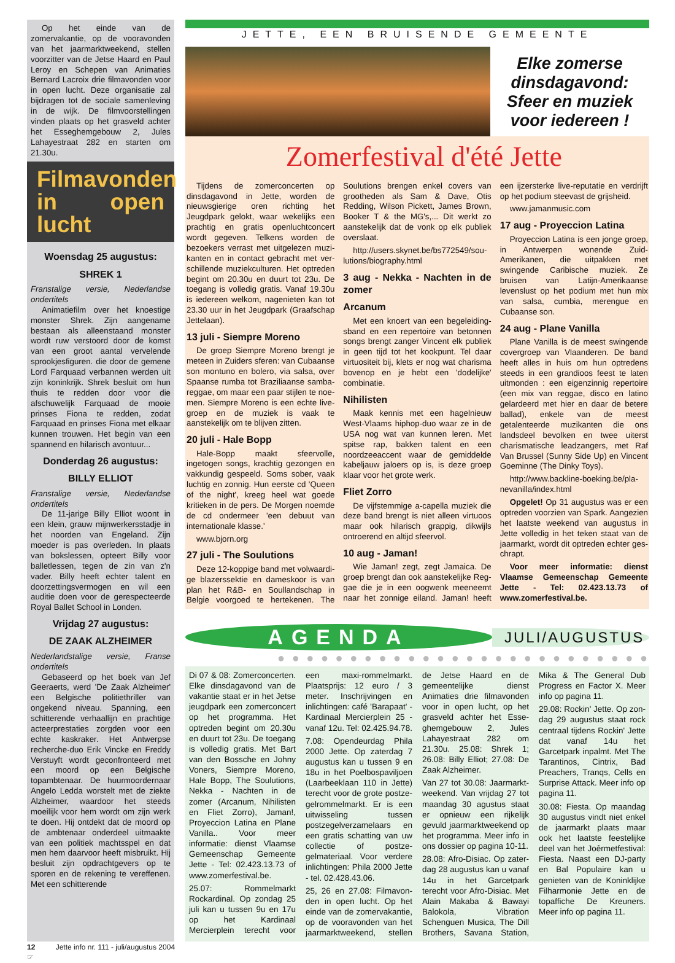Op het einde van de zomervakantie, op de vooravonden van het jaarmarkt­weekend, stellen voorzitter van de Jetse Haard en Paul Leroy en Schepen van Animaties Bernard Lacroix drie filma­vonden voor in open lucht. Deze organi­satie zal bijdragen tot de sociale samen­leving in de wijk. De filmvoorstellingen vinden plaats op het grasveld achter het Esseghemgebouw 2, Jules Lahayestraat 282 en starten om 21.30u.
Filmavonden in open lucht
Woensdag 25 augustus:
SHREK 1
Franstalige versie, Nederlandse ondertitels
Animatiefilm over het knoestige monster Shrek. Zijn aangename bestaan als alleenstaand monster wordt ruw verstoord door de komst van een groot aantal vervelende sprookjesfiguren. die door de gemene Lord Farquaad verban­nen werden uit zijn koninkrijk. Shrek besluit om hun thuis te redden door voor die afschuwelijk Farquaad de mooie prinses Fiona te redden, zodat Farquaad en prinses Fiona met elkaar kunnen trouwen. Het begin van een spannend en hilarisch avontuur...
Donderdag 26 augustus:
BILLY ELLIOT
Franstalige versie, Nederlandse ondertitels
De 11-jarige Billy Elliot woont in een klein, grauw mijnwerkersstadje in het noorden van Engeland. Zijn moeder is pas overleden. In plaats van bokslessen, opteert Billy voor balletlessen, tegen de zin van z'n vader. Billy heeft echter talent en doorzettingsvermogen en wil een auditie doen voor de gerespecteer­de Royal Ballet School in Londen.
Vrijdag 27 augustus:
DE ZAAK ALZHEIMER
Nederlandstalige versie, Franse ondertitels
Gebaseerd op het boek van Jef Gee­raerts, werd 'De Zaak Alzheimer' een Belgische politiethriller van ongekend niveau. Spanning, een schitterende verhaallijn en prachtige acteerprestaties zorgden voor een echte kaskraker. Het Antwerpse recherche-duo Erik Vincke en Freddy Verstuyft wordt geconfronteerd met een moord op een Belgische topambtenaar. De huurmoordernaar Angelo Ledda worstelt met de ziekte Alzheimer, waardoor het steeds moeilijk voor hem wordt om zijn werk te doen. Hij ontdekt dat de moord op de ambte­naar onderdeel uitmaakte van een poli­tiek machtsspel en dat men hem daar­voor heeft misbruikt. Hij besluit zijn opdrachtgevers op te sporen en de reke­ning te vereffenen. Met een schitterende
JETTE, EEN BRUISENDE GEMEENTE
Elke zomerse dinsdagavond: Sfeer en muziek voor iedereen !
Zomerfestival d'été Jette
Tijdens de zomerconcerten op dinsda­gavond in Jette, worden de nieuwsgierige oren richting het Jeugdpark gelokt, waar wekelijks een prachtig en gratis openlucht­concert wordt gegeven. Telkens worden de bezoekers verrast met uitgelezen muzi­kanten en in contact gebracht met ver­schillende muziekculturen. Het optreden begint om 20.30u en duurt tot 23u. De toegang is volledig gratis. Vanaf 19.30u is iedereen welkom, nagenieten kan tot 23.30 uur in het Jeugdpark (Graafschap Jettelaan).
13 juli - Siempre Moreno
De groep Siempre Moreno brengt je meteen in Zuiders sferen: van Cubaanse son montuno en bolero, via salsa, over Spaanse rumba tot Braziliaanse samba-reggae, om maar een paar stijlen te noe­men. Siempre Moreno is een echte live­groep en de muziek is vaak te aanstekelijk om te blijven zitten.
20 juli - Hale Bopp
Hale-Bopp maakt sfeervolle, ingetogen songs, krachtig gezongen en vakkundig gespeeld. Soms sober, vaak luchtig en zonnig. Hun eerste cd 'Queen of the night', kreeg heel wat goede kritieken in de pers. De Morgen noemde de cd ondermeer 'een debuut van internationale klasse.'
www.bjorn.org
27 juli - The Soulutions
Deze 12-koppige band met volwaardi­ge blazerssektie en dameskoor is van plan het R&B- en Soullandschap in Belgie voor­goed te hertekenen. The Soulutions bren­gen enkel covers van grootheden als Sam & Dave, Otis Redding, Wilson Pickett, James Brown, Booker T & the MG's,... Dit werkt zo aanstekelijk dat de vonk op elk publiek overslaat.
http://users.skynet.be/bs772549/sou­lutions/biography.html
3 aug - Nekka - Nachten in de zomer
Arcanum
Met een knoert van een begeleiding­sband en een repertoire van betonnen songs brengt zanger Vincent elk publiek in geen tijd tot het kookpunt. Tel daar virtuo­siteit bij, klets er nog wat charisma bove­nop en je hebt een 'dodelijke' combinatie.
Nihilisten
Maak kennis met een hagelnieuw West-Vlaams hiphop-duo waar ze in de USA nog wat van kunnen leren. Met spitse rap, bakken talent en een noordzee­accent waar de gemiddelde kabeljauw jaloers op is, is deze groep klaar voor het grote werk.
Fliet Zorro
De vijfstemmige a-capella muziek die deze band brengt is niet alleen virtuoos maar ook hilarisch grappig, dikwijls ontroerend en altijd sfeervol.
10 aug - Jaman!
Wie Jaman! zegt, zegt Jamaica. De groep brengt dan ook aanstekelijke Reg­gae die je in een oogwenk meeneemt naar het zonnige eiland. Jaman! heeft een ijzersterke live-reputatie en verdrijft op het podium steevast de grijsheid.
www.jamanmusic.com
17 aug - Proyeccion Latina
Proyeccion Latina is een jonge groep, in Antwerpen wonende Zuid-Amerikanen, die uitpakken met swingende Caribische muziek. Ze bruisen van Latijn-Amerikaan­se levenslust op het podium met hun mix van salsa, cumbia, merengue en Cubaan­se son.
24 aug - Plane Vanilla
Plane Vanilla is de meest swingende covergroep van Vlaanderen. De band heeft alles in huis om hun optredens steeds in een grandioos feest te laten uitmonden : een eigenzinnig repertoire (een mix van reggae, disco en latino gelardeerd met hier en daar de betere ballad), enkele van de meest getalenteerde muzikanten die ons landsdeel bevolken en twee uiterst charismatische leadzangers, met Raf Van Brussel (Sunny Side Up) en Vincent Goe­minne (The Dinky Toys).
http://www.backline-boeking.be/pla­nevanilla/index.html
Opgelet! Op 31 augustus was er een optreden voorzien van Spark. Aangezien het laatste weekend van augustus in Jette volledig in het teken staat van de jaar­markt, wordt dit optreden echter ges­chrapt.
Voor meer informatie: dienst Vlaamse Gemeenschap Gemeente Jette - Tel: 02.423.13.73 of www.zomerfestival.be.
AGENDA
JULI/AUGUSTUS
● ● ● ● ● ● ● ● ● ● ● ● ● ● ● ● ● ● ● ● ● ● ● ● ● ●
Di 07 & 08: Zomerconcerten. Elke dinsdagavond van de vakantie staat er in het Jetse jeugdpark een zomerconcert op het programma. Het optre­den begint om 20.30u en duurt tot 23u. De toegang is volledig gratis. Met Bart van den Bossche en Johny Voners, Siempre Moreno, Hale Bopp, The Soulutions, Nekka - Nachten in de zomer (Arca­num, Nihilisten en Fliet Zorro), Jaman!, Proyeccion Latina en Plane Vanilla.. Voor meer informatie: dienst Vlaamse Gemeenschap Gemeente Jette - Tel: 02.423.13.73 of www.zomerfestival.be.
25.07: Rommelmarkt Rockar­dinal. Op zondag 25 juli kan u tussen 9u en 17u op het Kardinaal Mercierplein terecht voor een maxi-rommelmarkt. Plaatsprijs: 12 euro / 3 meter. Inschrijvingen en inlichtingen: café 'Barapaat' - Kardinaal Mercierplein 25 - vanaf 12u. Tel: 02.425.94.78.
7.08: Opendeurdag Phila 2000 Jette. Op zaterdag 7 augustus kan u tussen 9 en 18u in het Poelbospaviljoen (Laarbeeklaan 110 in Jette) terecht voor de grote postze­gelrommelmarkt. Er is een uit­wisseling tussen postzegelver­zamelaars en een gratis schat­ting van uw collectie of postze­gelmateriaal. Voor verdere inlichtingen: Phila 2000 Jette - tel. 02.428.43.06.
25, 26 en 27.08: Filmavon­den in open lucht. Op het ein­de van de zomervakantie, op de vooravonden van het jaar­marktweekend, stellen de Jetse Haard en de gemeentelijke dienst Animaties drie filma­vonden voor in open lucht, op het grasveld achter het Esse­ghemgebouw 2, Jules Lahayestraat 282 om 21.30u. 25.08: Shrek 1; 26.08: Billy Elliot; 27.08: De Zaak Alzhei­mer.
Van 27 tot 30.08: Jaarmarkt­weekend. Van vrijdag 27 tot maandag 30 agustus staat er opnieuw een rijkelijk gevuld jaarmarktweekend op het pro­gramma. Meer info in ons dossier op pagina 10-11.
28.08: Afro-Disiac. Op zater­dag 28 augustus kan u vanaf 14u in het Garcetpark terecht voor Afro-Disiac. Met Alain Makaba & Bawayi Balokola, Vibration Schenguen Musica, The Dill Brothers, Savana Sta­tion, Mika & The General Dub Progress en Factor X. Meer info op pagina 11.
29.08: Rockin' Jette. Op zon­dag 29 augustus staat rock centraal tijdens Rockin' Jette dat vanaf 14u het Garcetpark inpalmt. Met The Tarantinos, Cintrix, Bad Preachers, Tranqs, Cells en Surprise Attack. Meer info op pagina 11.
30.08: Fiesta. Op maandag 30 augustus vindt niet enkel de jaarmarkt plaats maar ook het laatste feestelijke deel van het Joêrmetfestival: Fiesta. Naast een DJ-party en Bal Populaire kan u genieten van de Koninklijke Filharmonie Jet­te en de topaffiche De Kreu­ners. Meer info op pagina 11.
12 Jette info nr. 111 - juli/augustus 2004
☞